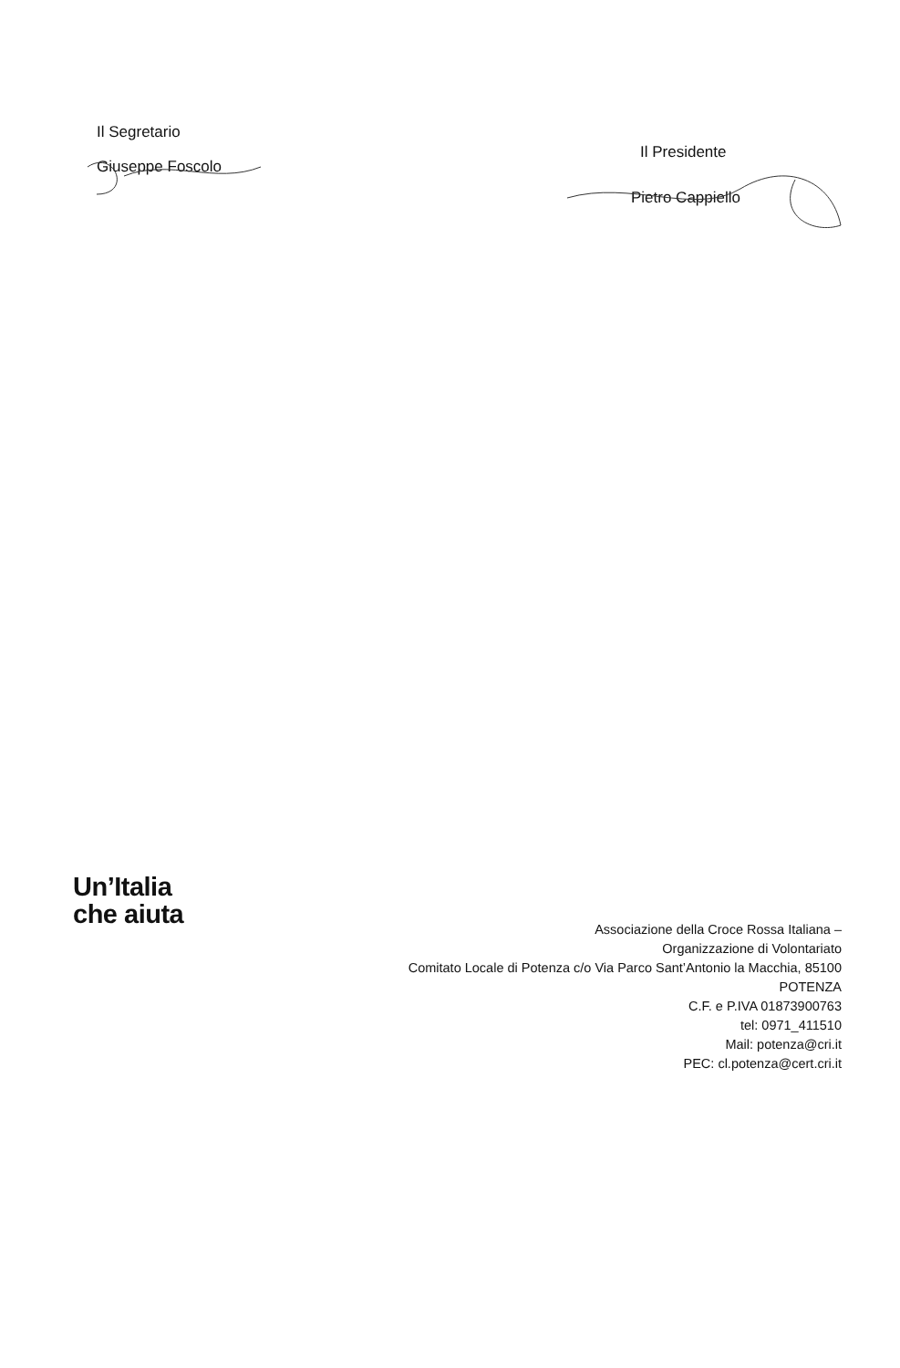Il Segretario
Giuseppe Foscolo
Il Presidente
Pietro Cappiello
Un’Italia
che aiuta
Associazione della Croce Rossa Italiana –
Organizzazione di Volontariato
Comitato Locale di Potenza c/o Via Parco Sant’Antonio la Macchia, 85100
POTENZA
C.F. e P.IVA 01873900763
tel: 0971_411510
Mail: potenza@cri.it
PEC: cl.potenza@cert.cri.it